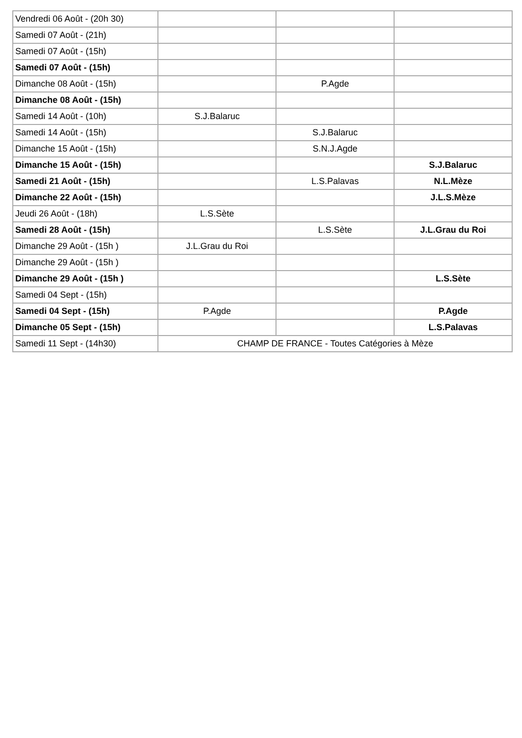| Vendredi 06 Août - (20h 30) | | | |
| Samedi 07 Août - (21h) | | | |
| Samedi 07 Août - (15h) | | | |
| Samedi 07 Août - (15h) | | | |
| Dimanche 08 Août - (15h) | | P.Agde | |
| Dimanche 08 Août - (15h) | | | |
| Samedi 14 Août - (10h) | S.J.Balaruc | | |
| Samedi 14 Août - (15h) | | S.J.Balaruc | |
| Dimanche 15 Août - (15h) | | S.N.J.Agde | |
| Dimanche 15 Août - (15h) | | | S.J.Balaruc |
| Samedi 21 Août - (15h) | | L.S.Palavas | N.L.Mèze |
| Dimanche 22 Août - (15h) | | | J.L.S.Mèze |
| Jeudi 26 Août - (18h) | L.S.Sète | | |
| Samedi 28 Août - (15h) | | L.S.Sète | J.L.Grau du Roi |
| Dimanche 29 Août - (15h ) | J.L.Grau du Roi | | |
| Dimanche 29 Août - (15h ) | | | |
| Dimanche 29 Août - (15h ) | | | L.S.Sète |
| Samedi 04 Sept - (15h) | | | |
| Samedi 04 Sept - (15h) | P.Agde | | P.Agde |
| Dimanche 05 Sept - (15h) | | | L.S.Palavas |
| Samedi 11 Sept - (14h30) | CHAMP DE FRANCE - Toutes Catégories à Mèze | | |